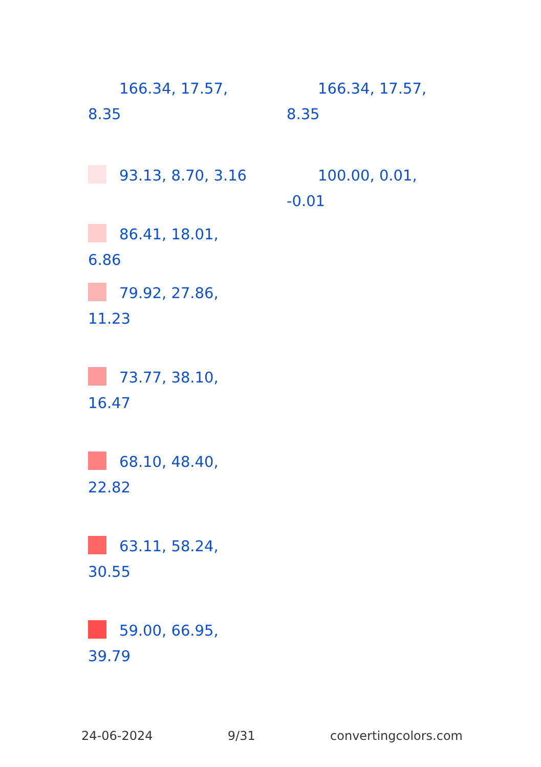166.34, 17.57, 8.35
93.13, 8.70, 3.16
86.41, 18.01, 6.86
79.92, 27.86, 11.23
73.77, 38.10, 16.47
68.10, 48.40, 22.82
63.11, 58.24, 30.55
59.00, 66.95, 39.79
166.34, 17.57, 8.35
100.00, 0.01, -0.01
24-06-2024 9/31 convertingcolors.com